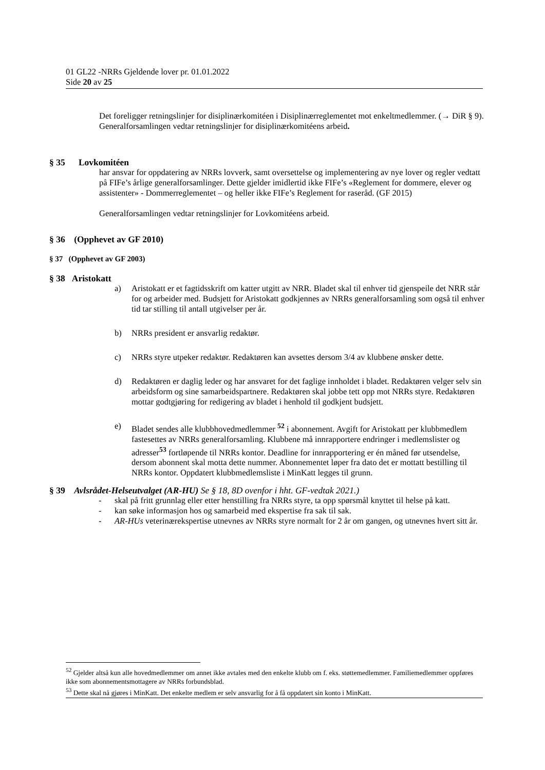01 GL22 -NRRs Gjeldende lover pr. 01.01.2022
Side 20 av 25
Det foreligger retningslinjer for disiplinærkomitéen i Disiplinærreglementet mot enkeltmedlemmer. (→ DiR § 9).
Generalforsamlingen vedtar retningslinjer for disiplinærkomitéens arbeid.
§ 35 Lovkomitéen
har ansvar for oppdatering av NRRs lovverk, samt oversettelse og implementering av nye lover og regler vedtatt på FIFe’s årlige generalforsamlinger. Dette gjelder imidlertid ikke FIFe’s «Reglement for dommere, elever og assistenter» - Dommerreglementet – og heller ikke FIFe’s Reglement for raseråd. (GF 2015)
Generalforsamlingen vedtar retningslinjer for Lovkomitéens arbeid.
§ 36 (Opphevet av GF 2010)
§ 37 (Opphevet av GF 2003)
§ 38 Aristokatt
a) Aristokatt er et fagtidsskrift om katter utgitt av NRR. Bladet skal til enhver tid gjenspeile det NRR står for og arbeider med. Budsjett for Aristokatt godkjennes av NRRs generalforsamling som også til enhver tid tar stilling til antall utgivelser per år.
b) NRRs president er ansvarlig redaktør.
c) NRRs styre utpeker redaktør. Redaktøren kan avsettes dersom 3/4 av klubbene ønsker dette.
d) Redaktøren er daglig leder og har ansvaret for det faglige innholdet i bladet. Redaktøren velger selv sin arbeidsform og sine samarbeidspartnere. Redaktøren skal jobbe tett opp mot NRRs styre. Redaktøren mottar godtgjøring for redigering av bladet i henhold til godkjent budsjett.
e) Bladet sendes alle klubbhovedmedlemmer <sup>52</sup> i abonnement. Avgift for Aristokatt per klubbmedlem fastesettes av NRRs generalforsamling. Klubbene må innrapportere endringer i medlemslister og adresser<sup>53</sup> fortløpende til NRRs kontor. Deadline for innrapportering er én måned før utsendelse, dersom abonnent skal motta dette nummer. Abonnementet løper fra dato det er mottatt bestilling til NRRs kontor. Oppdatert klubbmedlemsliste i MinKatt legges til grunn.
§ 39 Avlsrådet-Helseutvalget (AR-HU) Se § 18, 8D ovenfor i hht. GF-vedtak 2021.)
- skal på fritt grunnlag eller etter henstilling fra NRRs styre, ta opp spørsmål knyttet til helse på katt.
- kan søke informasjon hos og samarbeid med ekspertise fra sak til sak.
- AR-HUs veterinærekspertise utnevnes av NRRs styre normalt for 2 år om gangen, og utnevnes hvert sitt år.
<sup>52</sup> Gjelder altså kun alle hovedmedlemmer om annet ikke avtales med den enkelte klubb om f. eks. støttemedlemmer. Familiemedlemmer oppføres ikke som abonnementsmottagere av NRRs forbundsblad.
<sup>53</sup> Dette skal nå gjøres i MinKatt. Det enkelte medlem er selv ansvarlig for å få oppdatert sin konto i MinKatt.